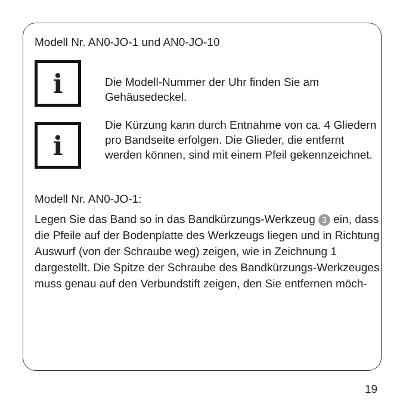Modell Nr. AN0-JO-1 und AN0-JO-10
i
Die Modell-Nummer der Uhr finden Sie am Gehäusedeckel.
i
Die Kürzung kann durch Entnahme von ca. 4 Gliedern pro Bandseite erfolgen. Die Glieder, die entfernt werden können, sind mit einem Pfeil gekennzeichnet.
Modell Nr. AN0-JO-1:
Legen Sie das Band so in das Bandkürzungs-Werkzeug 3 ein, dass die Pfeile auf der Bodenplatte des Werkzeugs liegen und in Richtung Auswurf (von der Schraube weg) zeigen, wie in Zeichnung 1 dargestellt. Die Spitze der Schraube des Bandkürzungs-Werkzeuges muss genau auf den Verbundstift zeigen, den Sie entfernen möch-
19